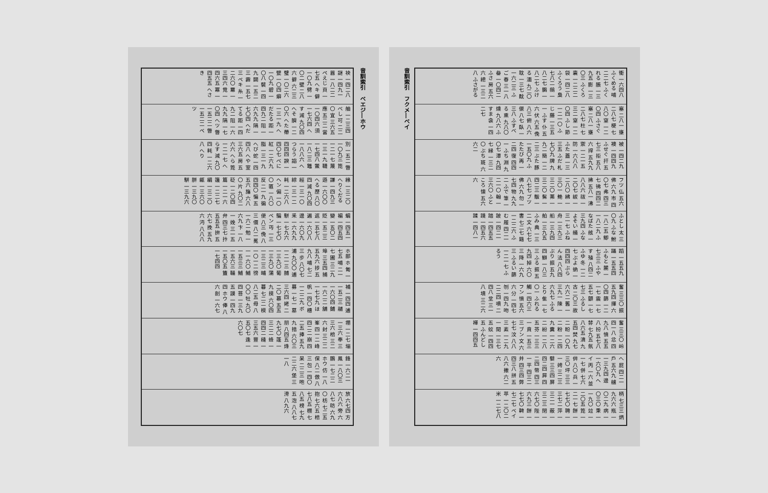| 袂 一四二八 謎 一四九一 囂 一八二二 ぺえじ 頁 一七五 へキ 僻 一〇九 劈 一〇二 壁 二八六 擗 六二三 璧 一〇二六 甓 一〇四 癖 一〇九 碧 一〇八 襞 一四九 闢 一五二三 霹 一五七三 ペキ 糸 一二六〇 羃 一三四六 覓 一四六五 冪 一四五五 へさき |
| 舳 一二三四 べし 可 二二〇 宜 三六五 應 五二二 當 一〇四六 須 一七六四 へす 減 九〇四 へそ 臍 一二〇六 へた 蔕 一三一九 へだたる 距 一四九二 阻 一六九九 隔 一七〇四 へだてる 距 一四九二 阻 一六九九 隔 一七〇四 へツ 瞥 一五二二 瞥 一五二二 ベツ |
| 別 一五二 瞥 一〇九三 箆 一二一七 蔑 一三一九 韈 一七四八 鱉 一八二三 鼈 一八八六 へつらう 諂 一四四四 諛 一四〇七 べに 紅 一二六九 脂 一三一九 へび 蛇 一四四八 へや 室 三六五 房 五六六 へら 箆 一二一七 へらす 減 九〇四 耗 一二六八 へり |
| 緣 一三二〇 へりくだる 謙 一四九三 遜 一六〇〇 へる 歷 八〇四 減 九〇四 經 一三一〇 綜 一三一二 耗 一二六八 ヘン 偏 一〇〇 匾 一八〇 反 二一九 徧 四四〇 惼 五五六 旛 六八〇 片 九〇二 砭 一二〇四 篇 一二一六 籩 一二二七 編 一三二〇 甂 一三六〇 胼 一三九〇 騈 一三九六 |
| 蝙 一四五一 褊 一四五四 變 一五〇二 貶 一五二三 返 一五七八 遍 一六〇八 邊 一六〇九 釆 一六九九 駢 一七九六 騙 一七七〇 ベン 丏 一三 便 八三 俛 八三 儇 八二 冕 一六二 勉 一六九 卞 一八一 娩 三一五 弁 四三七 抃 五五五 拚 五六七 挽 五九六 沔 八八八 |
| ホ部 ホ 匍 一七五 哺 二一七 圃 三二九 埠 三五四 捕 五九六 捗 五九八 哺 七二三 步 八〇七 浦 九〇〇 逋 一二一三 脯 一三九〇 葡 一三九〇 蒲 一三二三 晡 一〇一二 徬 一一六〇 鯆 一五三三 鯆 一五六三 鞴 一五〇五 簠 一七四四 |
| 補 一四四 逋 一五二三 鬴 一六〇四 鋪 一六二二 舖 一七七九 ほ 帆 一四〇 穗 一二二九 ボ 募 一七一 墓 三六四 姥 二二〇 慕 五五九 摸 六〇四 暮 七二二 模 八二五 母 八〇〇 牡 九〇四 菩 一三九五 謨 一四九四 ホウ 俸 八六 剖 一六七 |
| 堋 一二七 塴 一三六 奉 三三六 棓 三二六 封 三二二 峯 四一二 峰 四二二 崩 四二五 捧 五九九 掊 六〇三 朋 八四五 烽 九七〇 蓬 一三二二 蜂 一四四二 縫 一三五六 豐 一五〇七 逢 一六〇七 |
| 鋒 一六二一 鳳 一八〇三 鵬 一七二二 ホウ 仿 一八 保 八二 倣 八三 包 一四〇 呆 二二三 咆 二二六 堡 三一八 |
| 放 六七四 方 六八六 旁 六八七 昉 六九〇 枋 七二五 抱 七六五 棓 七八五 棚 七八五 榜 七九五 泡 八八七 滂 八九六 |
音訓索引　ベエジ―ホウ
音訓索引　フクメ―ベイ
| 衝 一六四八 ふくめる 哺 二二七 ふくれる 脹 一三九五 膨 一三〇三 ふくろ 囊 一二二二 袋 一四二八 ふくろう 梟 七八二 鴟 一八二七 鵩 一八二七 ふける 湎 九二〇 耽 一三七 酖 一六二三 ふご 舂 三一八 畚 一〇四二 ふさ 房 五六六 總 一三二八 ふさがる |
| 塞 二八一 壅 二八七 梗 七八〇 窒 一二〇四 ふさぐ 塞 二八一 壅 二八七 杜 七三二 窒 一二〇四 ふし 節 一二一〇 ふじ 藤 一三五一 ふす 仆 五六 伏 六五 俛 八三 俯 八六 偃 八七 臥 一三八 ふすべる 熏 九八〇 燻 九八六 ふすま 衾 一四二七 |
| 被 一四二九 襖 一四四九 ふせぐ 扞 五七三 拒 五八六 捍 五九九 禦 一二一五 防 一六八八 ふた 蓋 一三三五 ふだ 札 七〇九 牌 九九二 簡 一二二三 ぶた 豚 一五〇九 ふたたび 再 一二四 復 四四一 ふち 淵 九〇七 潭 九四七 縁 一三二〇 ぶち 斑 六六二 |
| フツ 仏 五六 佛 六九 市 四〇七 弗 四三七 彿 四四二 拂 五八一 沸 八八六 祓 一二〇七 紱 一二八〇 紼 一三〇一 艴 一三二〇 茀 一三二〇 髴 一四二三 黻 一八七七 ブツ 佛 六九 勿 一七四 物 九九二 ふで 筆 一二一〇 翰 一三六〇 ふところ 懐 五六六 |
| ふとし 太 三〇九 ふな 鮒 一八二五 鯽 一八二九 ふなばた 舷 一三九四 ふなよそい 艤 一三一七 ふね 舟 一三九三 船 一三九四 舶 一三九五 ふみ 典 一三二 文 六七七 書 七二七 籍 一二二六 ふむ 履 四二一 跛 一四二一 踏 一四五五 踐 一四五六 蹂 一四八一 |
| 蹈 一五五九 躡 一五五四 ふもと 麓 一七三三 ふやす 殖 八四二 ふゆ 冬 一二七 ぶよ 蚋 一四四四 ぶらん 法 八八四 ぶり 振 五九四 鰤 一八三三 ふる 振 五九四 掉 六〇三 降 一六九三 ふるい 篩 一二一七 ふるう |
| 奮 三三〇 振 五九四 揮 六〇四 篩 一二一七 震 一七五七 顫 一七七三 ふるし 古 二〇三 故 六六二 舊 一三九一 陳 一六九七 ふるとり 隹 一七〇一 ふれる 觸 一四六三 フン 憤 五六六 分 一四七 刎 一四九 吻 二二四 噴 二四八 坌 三一八 墳 三二六 |
| 奮 三三〇 岭 四一八 忿 四九八 憤 五五八 扮 五七八 棼 七九五 氛 八六五 濆 九五四 焚 九七二 盼 一〇九二 粉 一二四九 糞 一二六二 紛 一二八五 芬 一三三一 賁 一五三三 ブン 文 六七七 汶 八八三 紊 一二九一 聞 一三七五 蚊 一四四五 ふんどし 褌 一四四五 |
| へ 屁 四二一 戶 五六九 艫 一三九四 邊 一六〇九 ヘイ 丙 一六 並 一七 併 七六 倂 八〇 兵 一三〇 坪 三三一 娉 三二三 嬖 三三四 屏 四二四 屛 四二四 幣 四三一 平 四三二 并 四三四 弊 四三八 拼 五八六 撇 六二六 |
| 柄 七三三 炳 九六六 瓶 一〇二九 病 一〇三〇 秉 一一九〇 竝 一二〇五 箆 一二一七 餅 一七七〇 聘 一三七二 萍 一三二一 蔽 一三二三 閉 一六七〇 陛 一六九三 餅 一七七〇 鞞 一七二七 ベイ 苹 一二〇二 米 一二七八 |